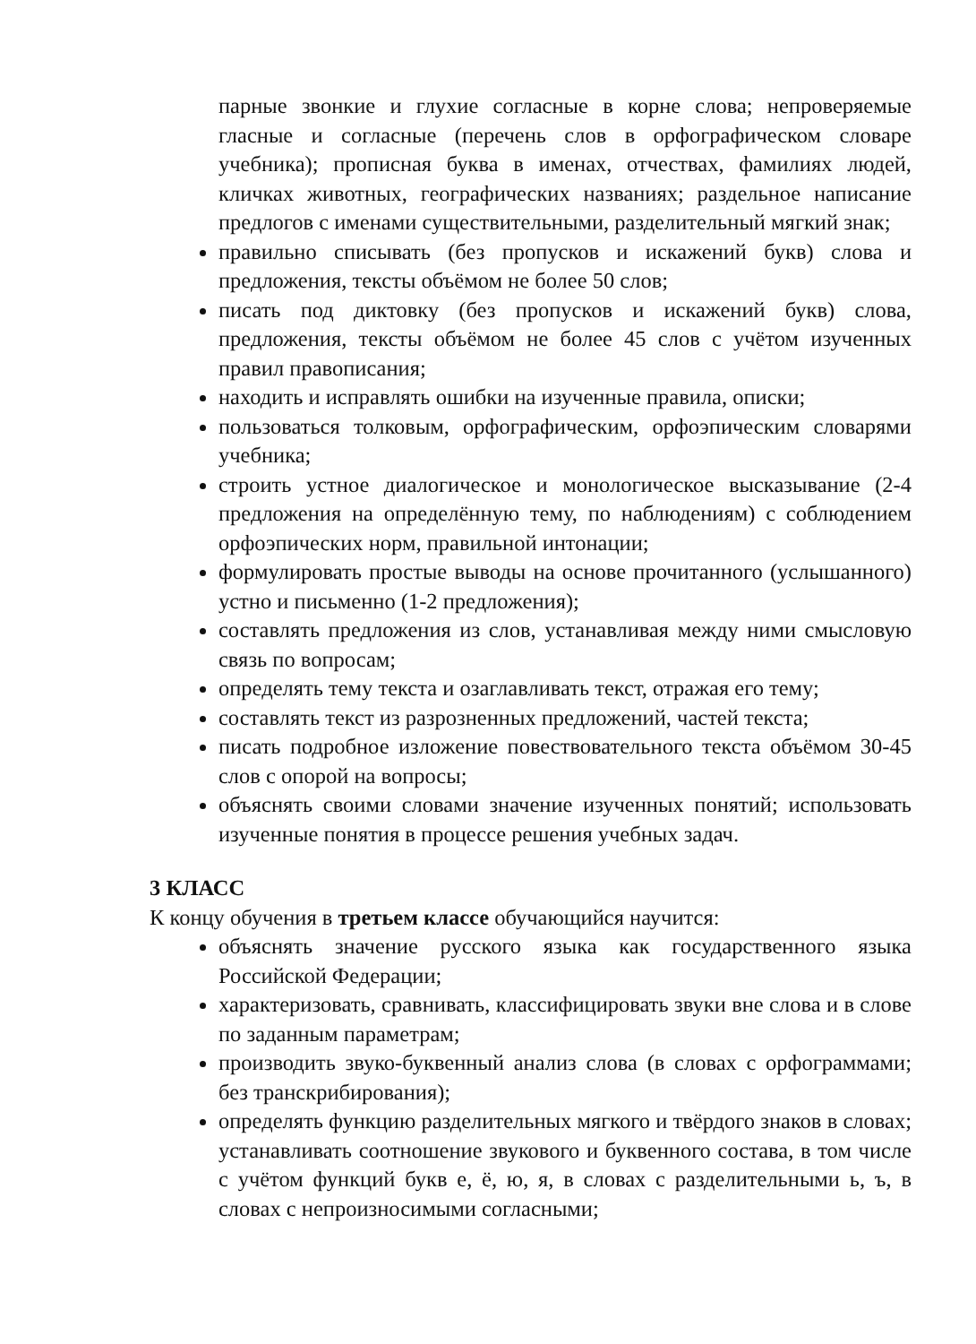парные звонкие и глухие согласные в корне слова; непроверяемые гласные и согласные (перечень слов в орфографическом словаре учебника); прописная буква в именах, отчествах, фамилиях людей, кличках животных, географических названиях; раздельное написание предлогов с именами существительными, разделительный мягкий знак;
правильно списывать (без пропусков и искажений букв) слова и предложения, тексты объёмом не более 50 слов;
писать под диктовку (без пропусков и искажений букв) слова, предложения, тексты объёмом не более 45 слов с учётом изученных правил правописания;
находить и исправлять ошибки на изученные правила, описки;
пользоваться толковым, орфографическим, орфоэпическим словарями учебника;
строить устное диалогическое и монологическое высказывание (2-4 предложения на определённую тему, по наблюдениям) с соблюдением орфоэпических норм, правильной интонации;
формулировать простые выводы на основе прочитанного (услышанного) устно и письменно (1-2 предложения);
составлять предложения из слов, устанавливая между ними смысловую связь по вопросам;
определять тему текста и озаглавливать текст, отражая его тему;
составлять текст из разрозненных предложений, частей текста;
писать подробное изложение повествовательного текста объёмом 30-45 слов с опорой на вопросы;
объяснять своими словами значение изученных понятий; использовать изученные понятия в процессе решения учебных задач.
3 КЛАСС
К концу обучения в третьем классе обучающийся научится:
объяснять значение русского языка как государственного языка Российской Федерации;
характеризовать, сравнивать, классифицировать звуки вне слова и в слове по заданным параметрам;
производить звуко-буквенный анализ слова (в словах с орфограммами; без транскрибирования);
определять функцию разделительных мягкого и твёрдого знаков в словах; устанавливать соотношение звукового и буквенного состава, в том числе с учётом функций букв е, ё, ю, я, в словах с разделительными ь, ъ, в словах с непроизносимыми согласными;